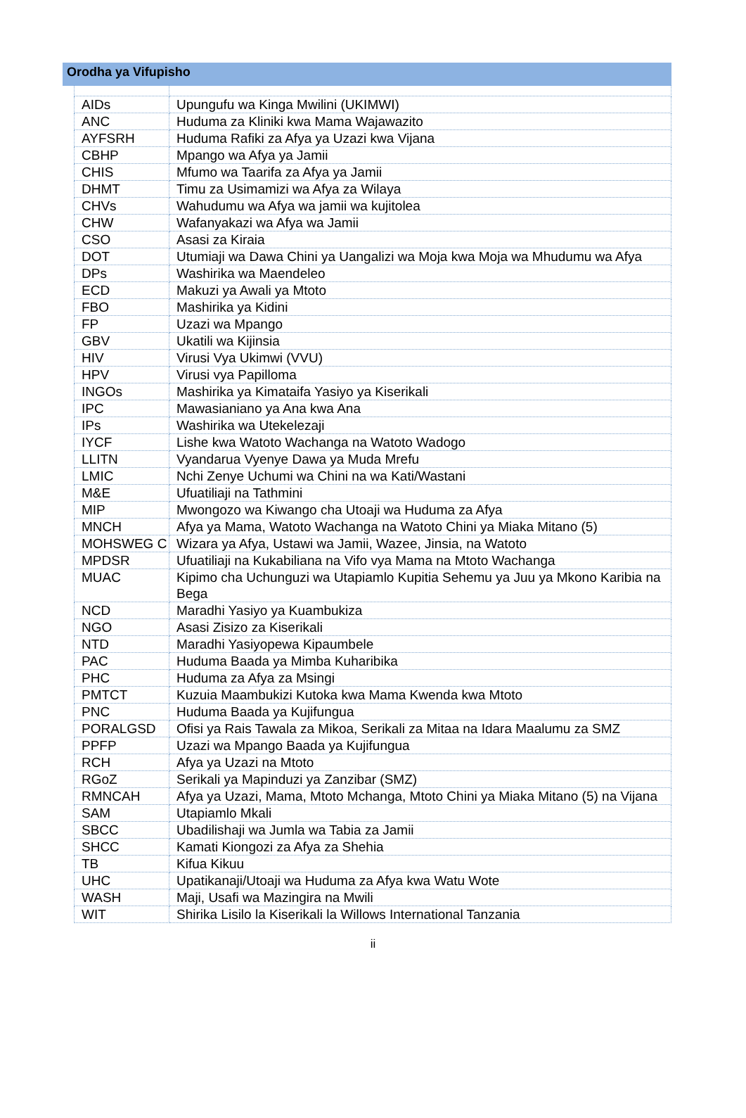Orodha ya Vifupisho
| AIDs | Upungufu wa Kinga Mwilini (UKIMWI) |
| ANC | Huduma za Kliniki kwa Mama Wajawazito |
| AYFSRH | Huduma Rafiki za Afya ya Uzazi kwa Vijana |
| CBHP | Mpango wa Afya ya Jamii |
| CHIS | Mfumo wa Taarifa za Afya ya Jamii |
| DHMT | Timu za Usimamizi wa Afya za Wilaya |
| CHVs | Wahudumu wa Afya wa jamii wa kujitolea |
| CHW | Wafanyakazi wa Afya wa Jamii |
| CSO | Asasi za Kiraia |
| DOT | Utumiaji wa Dawa Chini ya Uangalizi wa Moja kwa Moja wa Mhudumu wa Afya |
| DPs | Washirika wa Maendeleo |
| ECD | Makuzi ya Awali ya Mtoto |
| FBO | Mashirika ya Kidini |
| FP | Uzazi wa Mpango |
| GBV | Ukatili wa Kijinsia |
| HIV | Virusi Vya Ukimwi (VVU) |
| HPV | Virusi vya Papilloma |
| INGOs | Mashirika ya Kimataifa Yasiyo ya Kiserikali |
| IPC | Mawasianiano ya Ana kwa Ana |
| IPs | Washirika wa Utekelezaji |
| IYCF | Lishe kwa Watoto Wachanga na Watoto Wadogo |
| LLITN | Vyandarua Vyenye Dawa ya Muda Mrefu |
| LMIC | Nchi Zenye Uchumi wa Chini na wa Kati/Wastani |
| M&E | Ufuatiliaji na Tathmini |
| MIP | Mwongozo wa Kiwango cha Utoaji wa Huduma za Afya |
| MNCH | Afya ya Mama, Watoto Wachanga na Watoto Chini ya Miaka Mitano (5) |
| MOHSWEG C | Wizara ya Afya, Ustawi wa Jamii, Wazee, Jinsia, na Watoto |
| MPDSR | Ufuatiliaji na Kukabiliana na Vifo vya Mama na Mtoto Wachanga |
| MUAC | Kipimo cha Uchunguzi wa Utapiamlo Kupitia Sehemu ya Juu ya Mkono Karibia na Bega |
| NCD | Maradhi Yasiyo ya Kuambukiza |
| NGO | Asasi Zisizo za Kiserikali |
| NTD | Maradhi Yasiyopewa Kipaumbele |
| PAC | Huduma Baada ya Mimba Kuharibika |
| PHC | Huduma za Afya za Msingi |
| PMTCT | Kuzuia Maambukizi Kutoka kwa Mama Kwenda kwa Mtoto |
| PNC | Huduma Baada ya Kujifungua |
| PORALGSD | Ofisi ya Rais Tawala za Mikoa, Serikali za Mitaa na Idara Maalumu za SMZ |
| PPFP | Uzazi wa Mpango Baada ya Kujifungua |
| RCH | Afya ya Uzazi na Mtoto |
| RGoZ | Serikali ya Mapinduzi ya Zanzibar (SMZ) |
| RMNCAH | Afya ya Uzazi, Mama, Mtoto Mchanga, Mtoto Chini ya Miaka Mitano (5) na Vijana |
| SAM | Utapiamlo Mkali |
| SBCC | Ubadilishaji wa Jumla wa Tabia za Jamii |
| SHCC | Kamati Kiongozi za Afya za Shehia |
| TB | Kifua Kikuu |
| UHC | Upatikanaji/Utoaji wa Huduma za Afya kwa Watu Wote |
| WASH | Maji, Usafi wa Mazingira na Mwili |
| WIT | Shirika Lisilo la Kiserikali la Willows International Tanzania |
ii